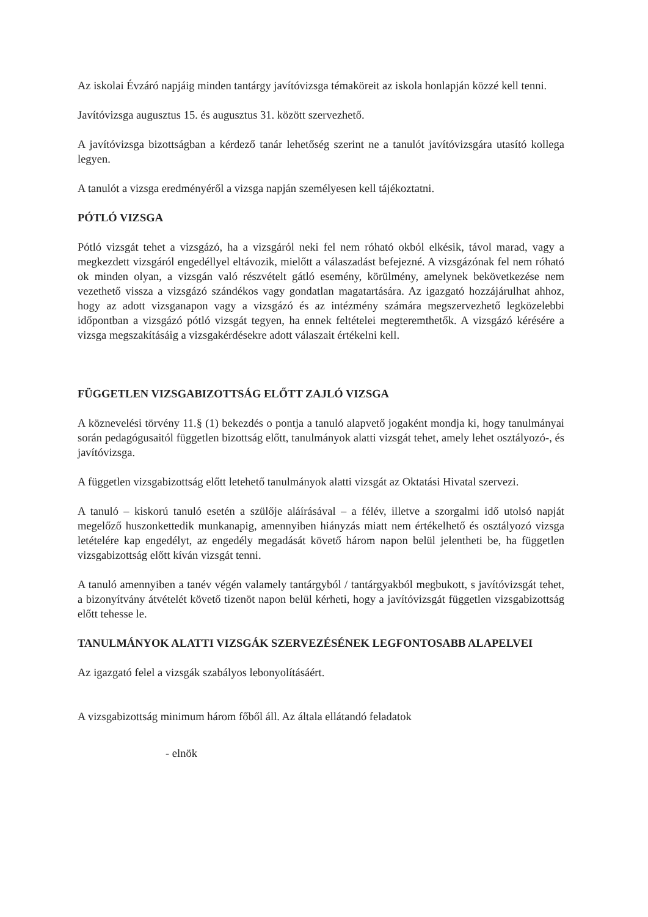Az iskolai Évzáró napjáig minden tantárgy javítóvizsga témaköreit az iskola honlapján közzé kell tenni.
Javítóvizsga augusztus 15. és augusztus 31. között szervezhető.
A javítóvizsga bizottságban a kérdező tanár lehetőség szerint ne a tanulót javítóvizsgára utasító kollega legyen.
A tanulót a vizsga eredményéről a vizsga napján személyesen kell tájékoztatni.
PÓTLÓ VIZSGA
Pótló vizsgát tehet a vizsgázó, ha a vizsgáról neki fel nem róható okból elkésik, távol marad, vagy a megkezdett vizsgáról engedéllyel eltávozik, mielőtt a válaszadást befejezné. A vizsgázónak fel nem róható ok minden olyan, a vizsgán való részvételt gátló esemény, körülmény, amelynek bekövetkezése nem vezethető vissza a vizsgázó szándékos vagy gondatlan magatartására. Az igazgató hozzájárulhat ahhoz, hogy az adott vizsganapon vagy a vizsgázó és az intézmény számára megszervezhető legközelebbi időpontban a vizsgázó pótló vizsgát tegyen, ha ennek feltételei megteremthetők. A vizsgázó kérésére a vizsga megszakításáig a vizsgakérdésekre adott válaszait értékelni kell.
FÜGGETLEN VIZSGABIZOTTSÁG ELŐTT ZAJLÓ VIZSGA
A köznevelési törvény 11.§ (1) bekezdés o pontja a tanuló alapvető jogaként mondja ki, hogy tanulmányai során pedagógusaitól független bizottság előtt, tanulmányok alatti vizsgát tehet, amely lehet osztályozó-, és javítóvizsga.
A független vizsgabizottság előtt letehető tanulmányok alatti vizsgát az Oktatási Hivatal szervezi.
A tanuló – kiskorú tanuló esetén a szülője aláírásával – a félév, illetve a szorgalmi idő utolsó napját megelőző huszonkettedik munkanapig, amennyiben hiányzás miatt nem értékelhető és osztályozó vizsga letételére kap engedélyt, az engedély megadását követő három napon belül jelentheti be, ha független vizsgabizottság előtt kíván vizsgát tenni.
A tanuló amennyiben a tanév végén valamely tantárgyból / tantárgyakból megbukott, s javítóvizsgát tehet, a bizonyítvány átvételét követő tizenöt napon belül kérheti, hogy a javítóvizsgát független vizsgabizottság előtt tehesse le.
TANULMÁNYOK ALATTI VIZSGÁK SZERVEZÉSÉNEK LEGFONTOSABB ALAPELVEI
Az igazgató felel a vizsgák szabályos lebonyolításáért.
A vizsgabizottság minimum három főből áll. Az általa ellátandó feladatok
- elnök